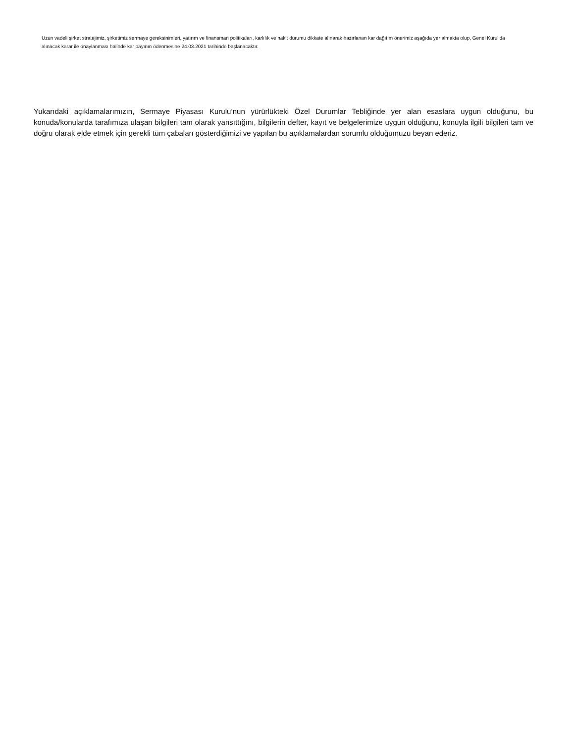Uzun vadeli şirket stratejimiz, şirketimiz sermaye gereksinimleri, yatırım ve finansman politikaları, karlılık ve nakit durumu dikkate alınarak hazırlanan kar dağıtım önerimiz aşağıda yer almakta olup, Genel Kurul'da alınacak karar ile onaylanması halinde kar payının ödenmesine 24.03.2021 tarihinde başlanacaktır.
Yukarıdaki açıklamalarımızın, Sermaye Piyasası Kurulu‘nun yürürlükteki Özel Durumlar Tebliğinde yer alan esaslara uygun olduğunu, bu konuda/konularda tarafımıza ulaşan bilgileri tam olarak yansıttığını, bilgilerin defter, kayıt ve belgelerimize uygun olduğunu, konuyla ilgili bilgileri tam ve doğru olarak elde etmek için gerekli tüm çabaları gösterdiğimizi ve yapılan bu açıklamalardan sorumlu olduğumuzu beyan ederiz.